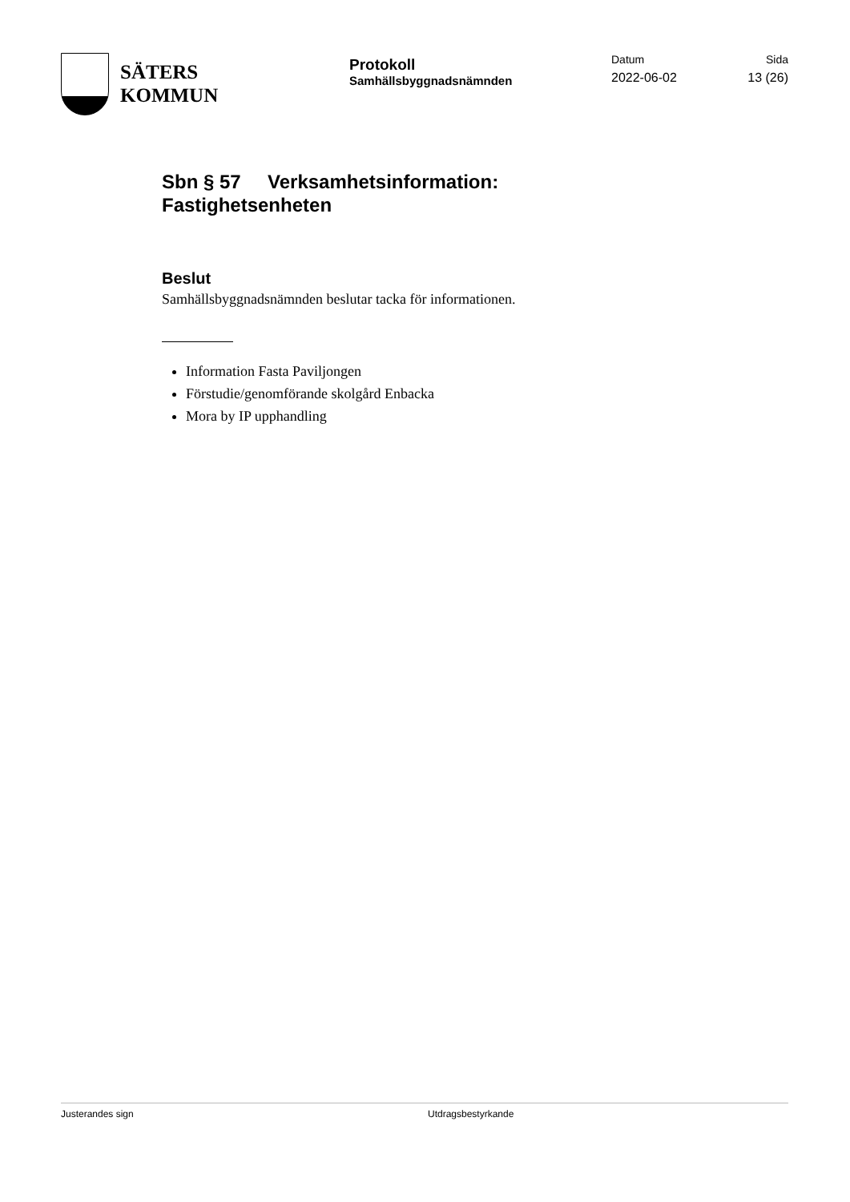SÄTERS
KOMMUN
Protokoll
Samhällsbyggnadsnämnden
Datum
2022-06-02
Sida
13 (26)
Sbn § 57 Verksamhetsinformation:
Fastighetsenheten
Beslut
Samhällsbyggnadsnämnden beslutar tacka för informationen.
Information Fasta Paviljongen
Förstudie/genomförande skolgård Enbacka
Mora by IP upphandling
Justerandes sign Utdragsbestyrkande